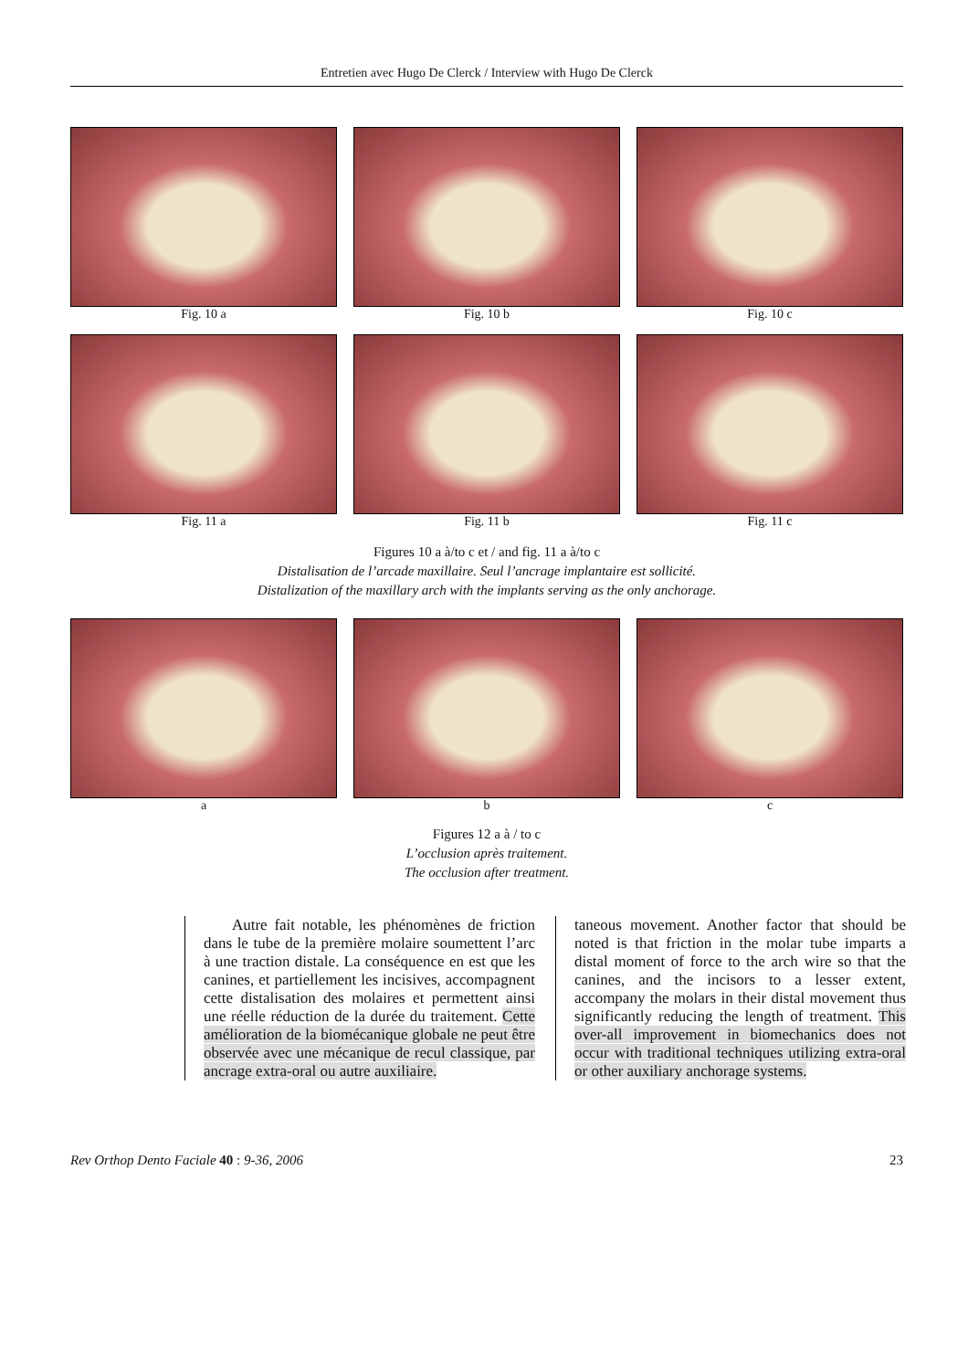Entretien avec Hugo De Clerck / Interview with Hugo De Clerck
Fig. 10 a Fig. 10 b Fig. 10 c
Fig. 11 a Fig. 11 b Fig. 11 c
Figures 10 a à/to c et / and fig. 11 a à/to c
Distalisation de l’arcade maxillaire. Seul l’ancrage implantaire est sollicité.
Distalization of the maxillary arch with the implants serving as the only anchorage.
a b c
Figures 12 a à / to c
L’occlusion après traitement.
The occlusion after treatment.
Autre fait notable, les phénomènes de friction dans le tube de la première molaire soumettent l’arc à une traction distale. La conséquence en est que les canines, et partiellement les incisives, accompagnent cette distalisation des molaires et permettent ainsi une réelle réduction de la durée du traitement. Cette amélioration de la biomécanique globale ne peut être observée avec une mécanique de recul classique, par ancrage extra-oral ou autre auxiliaire.
taneous movement. Another factor that should be noted is that friction in the molar tube imparts a distal moment of force to the arch wire so that the canines, and the incisors to a lesser extent, accompany the molars in their distal movement thus significantly reducing the length of treatment. This over-all improvement in biomechanics does not occur with traditional techniques utilizing extra-oral or other auxiliary anchorage systems.
Rev Orthop Dento Faciale 40 : 9-36, 2006 23